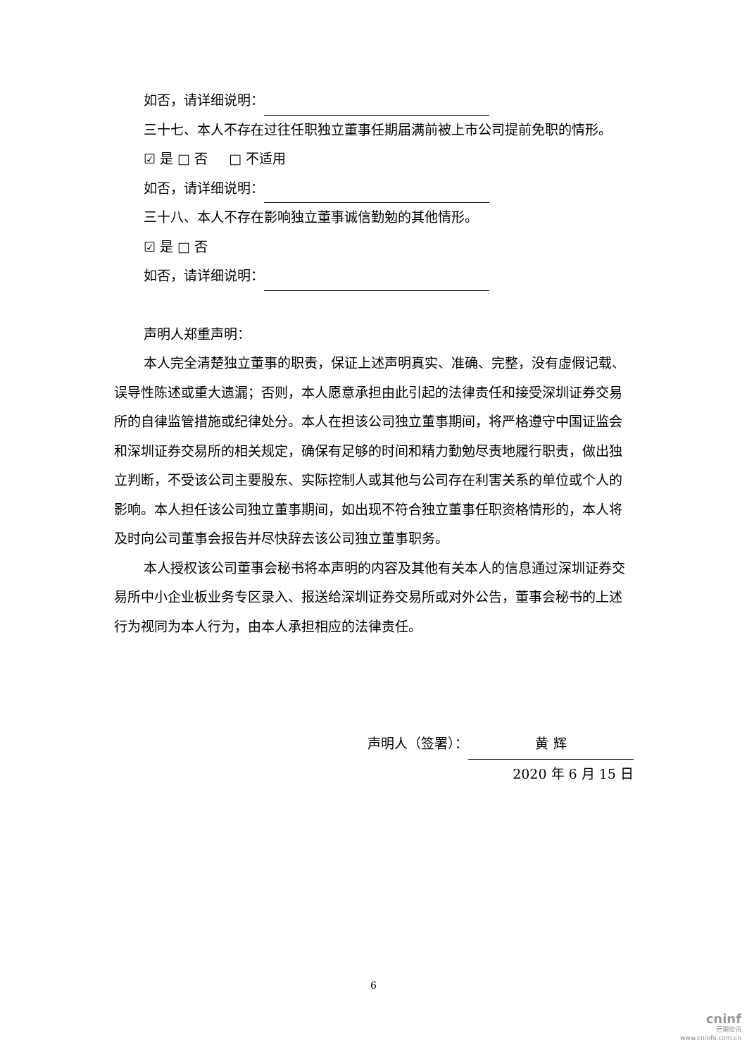如否，请详细说明：
三十七、本人不存在过往任职独立董事任期届满前被上市公司提前免职的情形。
☑ 是 □ 否 □ 不适用
如否，请详细说明：
三十八、本人不存在影响独立董事诚信勤勉的其他情形。
☑ 是 □ 否
如否，请详细说明：
声明人郑重声明：
本人完全清楚独立董事的职责，保证上述声明真实、准确、完整，没有虚假记载、误导性陈述或重大遗漏；否则，本人愿意承担由此引起的法律责任和接受深圳证券交易所的自律监管措施或纪律处分。本人在担该公司独立董事期间，将严格遵守中国证监会和深圳证券交易所的相关规定，确保有足够的时间和精力勤勉尽责地履行职责，做出独立判断，不受该公司主要股东、实际控制人或其他与公司存在利害关系的单位或个人的影响。本人担任该公司独立董事期间，如出现不符合独立董事任职资格情形的，本人将及时向公司董事会报告并尽快辞去该公司独立董事职务。
本人授权该公司董事会秘书将本声明的内容及其他有关本人的信息通过深圳证券交易所中小企业板业务专区录入、报送给深圳证券交易所或对外公告，董事会秘书的上述行为视同为本人行为，由本人承担相应的法律责任。
声明人（签署）： 黄 辉
2020 年 6 月 15 日
6
cninf
巨潮资讯
www.cninfo.com.cn